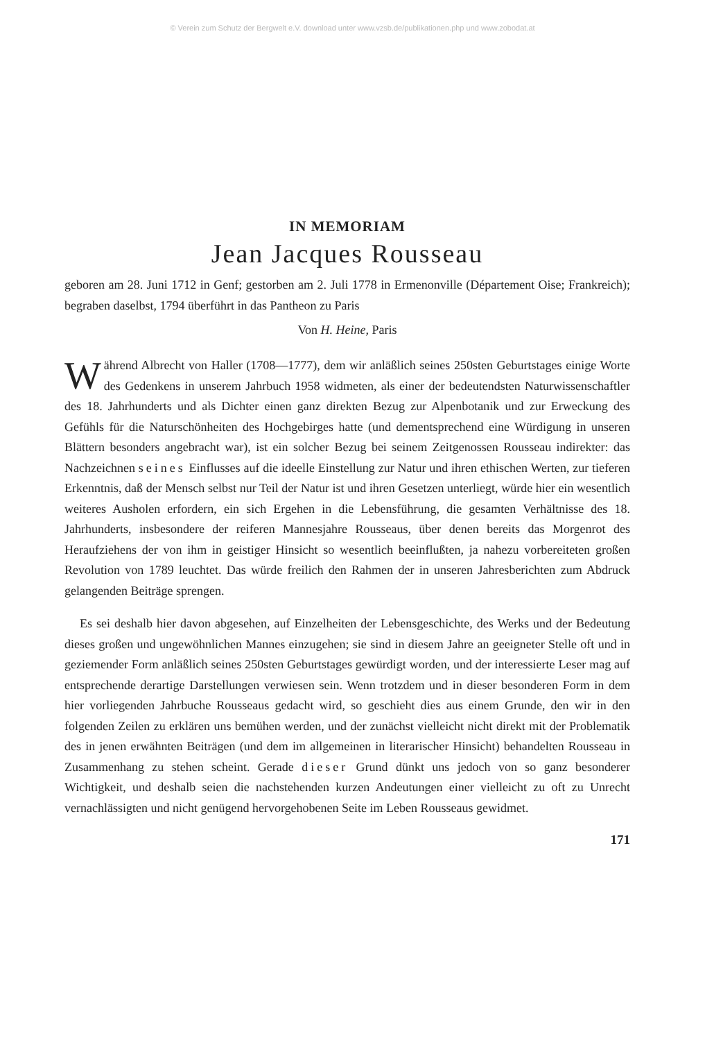© Verein zum Schutz der Bergwelt e.V. download unter www.vzsb.de/publikationen.php und www.zobodat.at
IN MEMORIAM
Jean Jacques Rousseau
geboren am 28. Juni 1712 in Genf; gestorben am 2. Juli 1778 in Ermenonville (Département Oise; Frankreich); begraben daselbst, 1794 überführt in das Pantheon zu Paris
Von H. Heine, Paris
Während Albrecht von Haller (1708—1777), dem wir anläßlich seines 250sten Geburtstages einige Worte des Gedenkens in unserem Jahrbuch 1958 widmeten, als einer der bedeutendsten Naturwissenschaftler des 18. Jahrhunderts und als Dichter einen ganz direkten Bezug zur Alpenbotanik und zur Erweckung des Gefühls für die Naturschönheiten des Hochgebirges hatte (und dementsprechend eine Würdigung in unseren Blättern besonders angebracht war), ist ein solcher Bezug bei seinem Zeitgenossen Rousseau indirekter: das Nachzeichnen seines Einflusses auf die ideelle Einstellung zur Natur und ihren ethischen Werten, zur tieferen Erkenntnis, daß der Mensch selbst nur Teil der Natur ist und ihren Gesetzen unterliegt, würde hier ein wesentlich weiteres Ausholen erfordern, ein sich Ergehen in die Lebensführung, die gesamten Verhältnisse des 18. Jahrhunderts, insbesondere der reiferen Mannesjahre Rousseaus, über denen bereits das Morgenrot des Heraufziehens der von ihm in geistiger Hinsicht so wesentlich beeinflußten, ja nahezu vorbereiteten großen Revolution von 1789 leuchtet. Das würde freilich den Rahmen der in unseren Jahresberichten zum Abdruck gelangenden Beiträge sprengen.
Es sei deshalb hier davon abgesehen, auf Einzelheiten der Lebensgeschichte, des Werks und der Bedeutung dieses großen und ungewöhnlichen Mannes einzugehen; sie sind in diesem Jahre an geeigneter Stelle oft und in geziemender Form anläßlich seines 250sten Geburtstages gewürdigt worden, und der interessierte Leser mag auf entsprechende derartige Darstellungen verwiesen sein. Wenn trotzdem und in dieser besonderen Form in dem hier vorliegenden Jahrbuche Rousseaus gedacht wird, so geschieht dies aus einem Grunde, den wir in den folgenden Zeilen zu erklären uns bemühen werden, und der zunächst vielleicht nicht direkt mit der Problematik des in jenen erwähnten Beiträgen (und dem im allgemeinen in literarischer Hinsicht) behandelten Rousseau in Zusammenhang zu stehen scheint. Gerade dieser Grund dünkt uns jedoch von so ganz besonderer Wichtigkeit, und deshalb seien die nachstehenden kurzen Andeutungen einer vielleicht zu oft zu Unrecht vernachlässigten und nicht genügend hervorgehobenen Seite im Leben Rousseaus gewidmet.
171